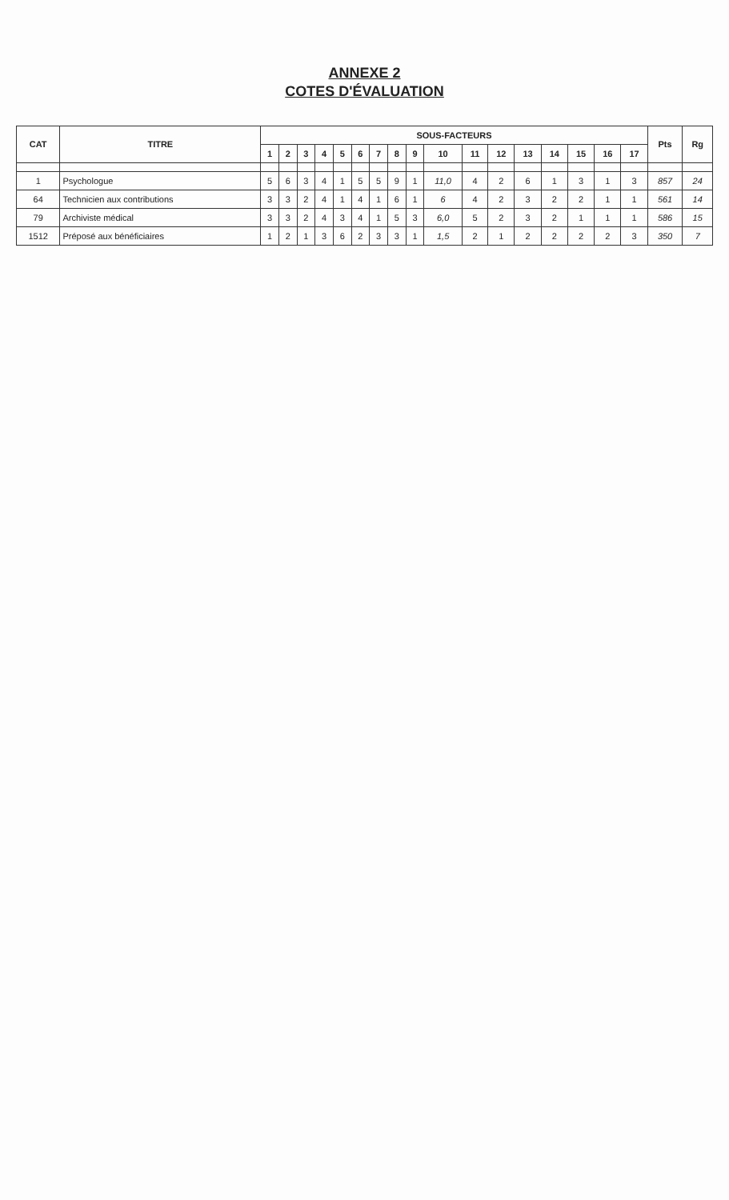ANNEXE 2
COTES D'ÉVALUATION
| CAT | TITRE | SOUS-FACTEURS | | | | | | | | | | | | | | | | | Pts | Rg |
| --- | --- | --- | --- | --- | --- | --- | --- | --- | --- | --- | --- | --- | --- | --- | --- | --- | --- | --- | --- | --- |
| | | 1 | 2 | 3 | 4 | 5 | 6 | 7 | 8 | 9 | 10 | 11 | 12 | 13 | 14 | 15 | 16 | 17 | | |
| 1 | Psychologue | 5 | 6 | 3 | 4 | 1 | 5 | 5 | 9 | 1 | 11,0 | 4 | 2 | 6 | 1 | 3 | 1 | 3 | 857 | 24 |
| 64 | Technicien aux contributions | 3 | 3 | 2 | 4 | 1 | 4 | 1 | 6 | 1 | 6 | 4 | 2 | 3 | 2 | 2 | 1 | 1 | 561 | 14 |
| 79 | Archiviste médical | 3 | 3 | 2 | 4 | 3 | 4 | 1 | 5 | 3 | 6,0 | 5 | 2 | 3 | 2 | 1 | 1 | 1 | 586 | 15 |
| 1512 | Préposé aux bénéficiaires | 1 | 2 | 1 | 3 | 6 | 2 | 3 | 3 | 1 | 1,5 | 2 | 1 | 2 | 2 | 2 | 2 | 3 | 350 | 7 |